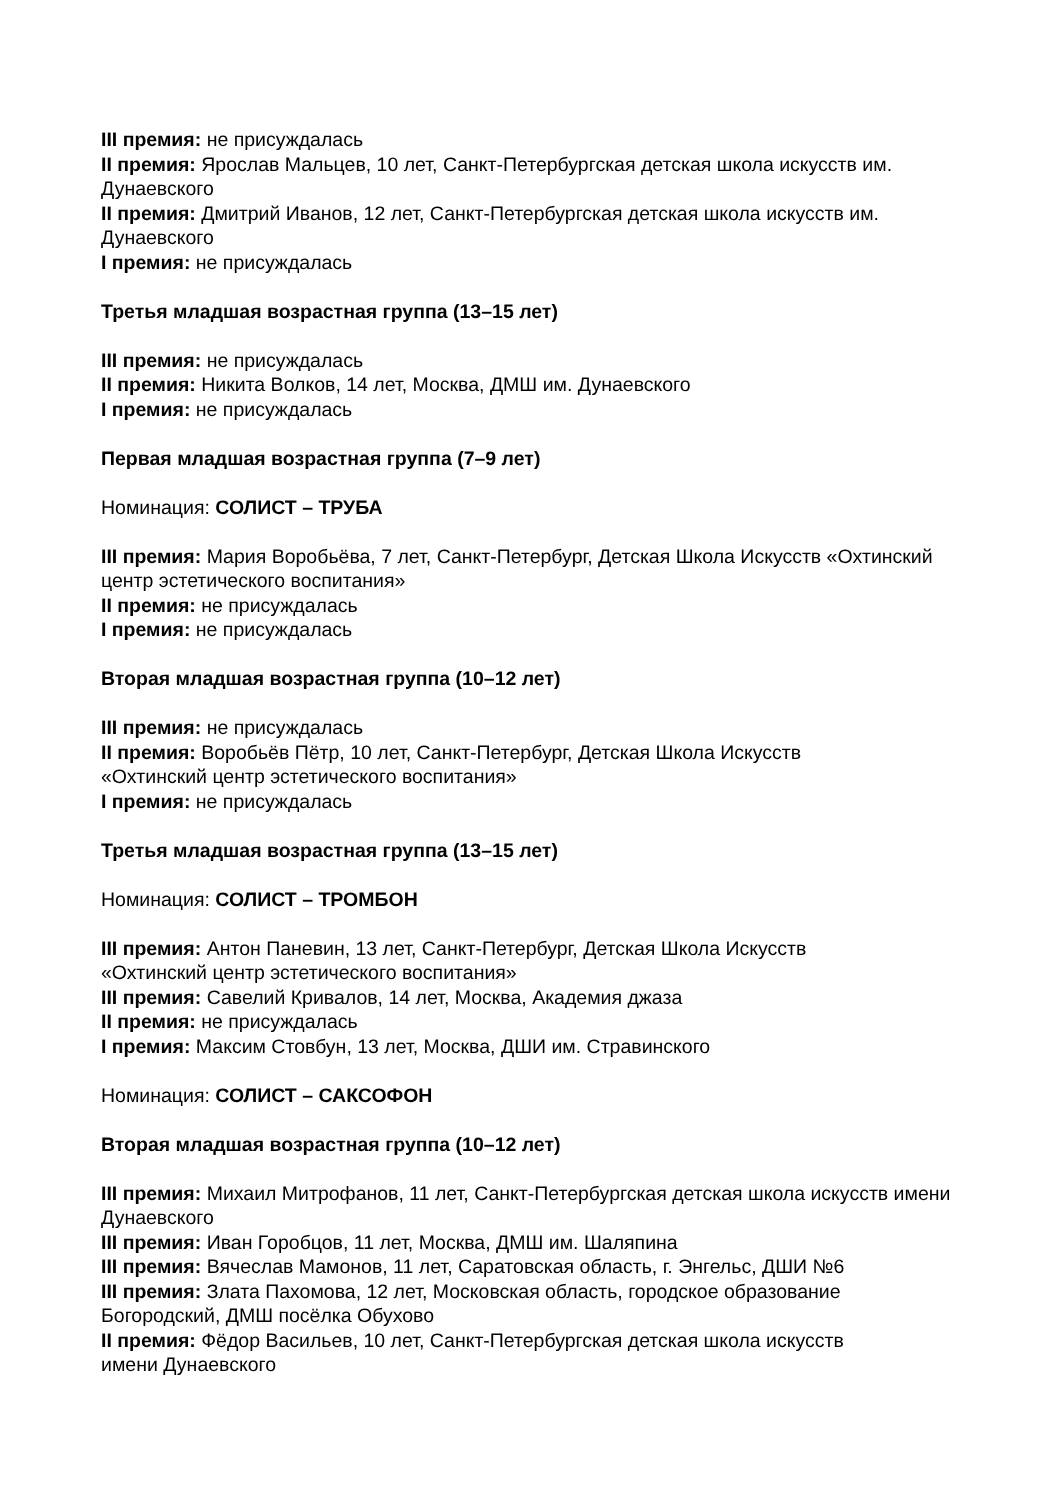III премия: не присуждалась
II премия: Ярослав Мальцев, 10 лет, Санкт-Петербургская детская школа искусств им. Дунаевского
II премия: Дмитрий Иванов, 12 лет, Санкт-Петербургская детская школа искусств им. Дунаевского
I премия: не присуждалась
Третья младшая возрастная группа (13–15 лет)
III премия: не присуждалась
II премия: Никита Волков, 14 лет, Москва, ДМШ им. Дунаевского
I премия: не присуждалась
Первая младшая возрастная группа (7–9 лет)
Номинация: СОЛИСТ – ТРУБА
III премия: Мария Воробьёва, 7 лет, Санкт-Петербург, Детская Школа Искусств «Охтинский центр эстетического воспитания»
II премия: не присуждалась
I премия: не присуждалась
Вторая младшая возрастная группа (10–12 лет)
III премия: не присуждалась
II премия: Воробьёв Пётр, 10 лет, Санкт-Петербург, Детская Школа Искусств
«Охтинский центр эстетического воспитания»
I премия: не присуждалась
Третья младшая возрастная группа (13–15 лет)
Номинация: СОЛИСТ – ТРОМБОН
III премия: Антон Паневин, 13 лет, Санкт-Петербург, Детская Школа Искусств
«Охтинский центр эстетического воспитания»
III премия: Савелий Кривалов, 14 лет, Москва, Академия джаза
II премия: не присуждалась
I премия: Максим Стовбун, 13 лет, Москва, ДШИ им. Стравинского
Номинация: СОЛИСТ – САКСОФОН
Вторая младшая возрастная группа (10–12 лет)
III премия: Михаил Митрофанов, 11 лет, Санкт-Петербургская детская школа искусств имени Дунаевского
III премия: Иван Горобцов, 11 лет, Москва, ДМШ им. Шаляпина
III премия: Вячеслав Мамонов, 11 лет, Саратовская область, г. Энгельс, ДШИ №6
III премия: Злата Пахомова, 12 лет, Московская область, городское образование
Богородский, ДМШ посёлка Обухово
II премия: Фёдор Васильев, 10 лет, Санкт-Петербургская детская школа искусств
имени Дунаевского